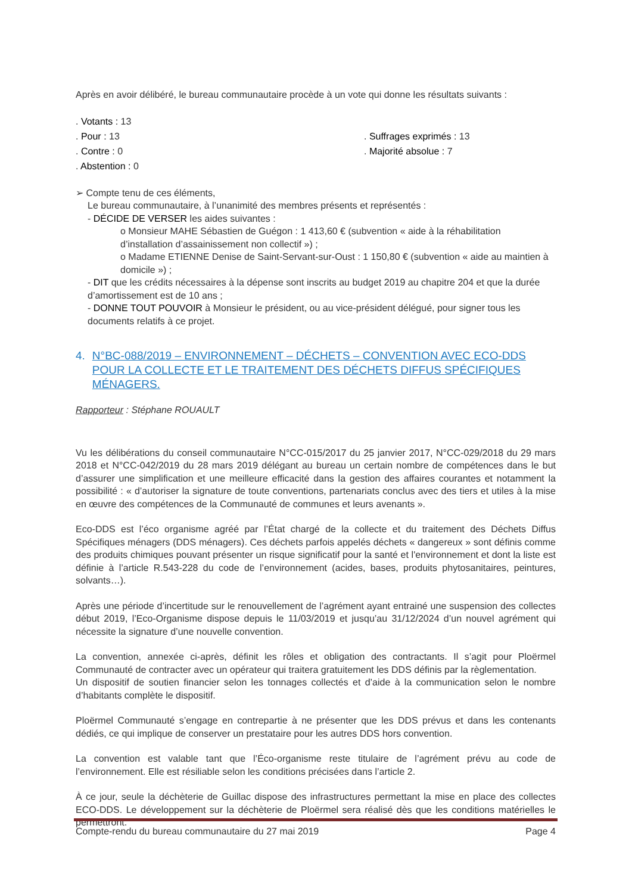Après en avoir délibéré, le bureau communautaire procède à un vote qui donne les résultats suivants :
. Votants : 13
. Pour : 13
. Suffrages exprimés : 13
. Contre : 0
. Majorité absolue : 7
. Abstention : 0
➢ Compte tenu de ces éléments,
Le bureau communautaire, à l’unanimité des membres présents et représentés :
- DÉCIDE DE VERSER les aides suivantes :
o Monsieur MAHE Sébastien de Guégon : 1 413,60 € (subvention « aide à la réhabilitation d’installation d’assainissement non collectif ») ;
o Madame ETIENNE Denise de Saint-Servant-sur-Oust : 1 150,80 € (subvention « aide au maintien à domicile ») ;
- DIT que les crédits nécessaires à la dépense sont inscrits au budget 2019 au chapitre 204 et que la durée d’amortissement est de 10 ans ;
- DONNE TOUT POUVOIR à Monsieur le président, ou au vice-président délégué, pour signer tous les documents relatifs à ce projet.
4. N°BC-088/2019 – ENVIRONNEMENT – DÉCHETS – CONVENTION AVEC ECO-DDS POUR LA COLLECTE ET LE TRAITEMENT DES DÉCHETS DIFFUS SPÉCIFIQUES MÉNAGERS.
Rapporteur : Stéphane ROUAULT
Vu les délibérations du conseil communautaire N°CC-015/2017 du 25 janvier 2017, N°CC-029/2018 du 29 mars 2018 et N°CC-042/2019 du 28 mars 2019 délégant au bureau un certain nombre de compétences dans le but d’assurer une simplification et une meilleure efficacité dans la gestion des affaires courantes et notamment la possibilité : « d’autoriser la signature de toute conventions, partenariats conclus avec des tiers et utiles à la mise en œuvre des compétences de la Communauté de communes et leurs avenants ».
Eco-DDS est l’éco organisme agréé par l’État chargé de la collecte et du traitement des Déchets Diffus Spécifiques ménagers (DDS ménagers). Ces déchets parfois appelés déchets « dangereux » sont définis comme des produits chimiques pouvant présenter un risque significatif pour la santé et l'environnement et dont la liste est définie à l’article R.543-228 du code de l’environnement (acides, bases, produits phytosanitaires, peintures, solvants…).
Après une période d’incertitude sur le renouvellement de l’agrément ayant entrainé une suspension des collectes début 2019, l’Eco-Organisme dispose depuis le 11/03/2019 et jusqu’au 31/12/2024 d’un nouvel agrément qui nécessite la signature d’une nouvelle convention.
La convention, annexée ci-après, définit les rôles et obligation des contractants. Il s’agit pour Ploërmel Communauté de contracter avec un opérateur qui traitera gratuitement les DDS définis par la règlementation.
Un dispositif de soutien financier selon les tonnages collectés et d’aide à la communication selon le nombre d’habitants complète le dispositif.
Ploërmel Communauté s’engage en contrepartie à ne présenter que les DDS prévus et dans les contenants dédiés, ce qui implique de conserver un prestataire pour les autres DDS hors convention.
La convention est valable tant que l’Éco-organisme reste titulaire de l’agrément prévu au code de l’environnement. Elle est résiliable selon les conditions précisées dans l’article 2.
À ce jour, seule la déchèterie de Guillac dispose des infrastructures permettant la mise en place des collectes ECO-DDS. Le développement sur la déchèterie de Ploërmel sera réalisé dès que les conditions matérielles le permettront.
Compte-rendu du bureau communautaire du 27 mai 2019 Page 4